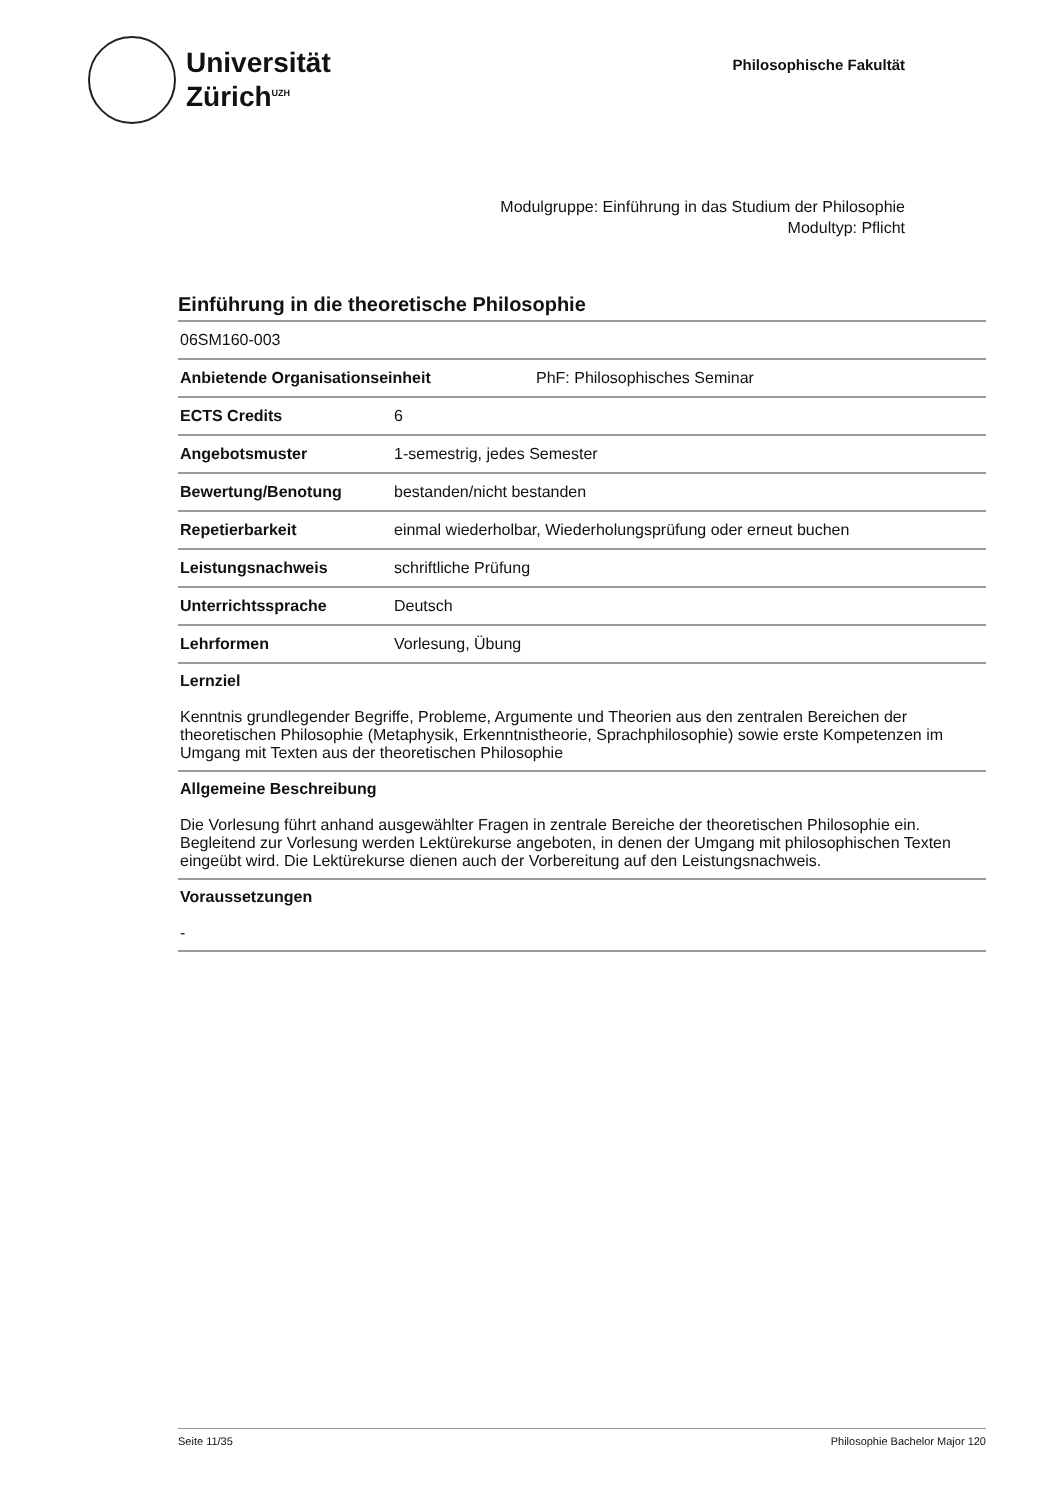Universität
Zürich<sup>UZH</sup>
Philosophische Fakultät
Modulgruppe: Einführung in das Studium der Philosophie
Modultyp: Pflicht
Einführung in die theoretische Philosophie
06SM160-003
Anbietende Organisationseinheit PhF: Philosophisches Seminar
ECTS Credits 6
Angebotsmuster 1-semestrig, jedes Semester
Bewertung/Benotung bestanden/nicht bestanden
Repetierbarkeit einmal wiederholbar, Wiederholungsprüfung oder erneut buchen
Leistungsnachweis schriftliche Prüfung
Unterrichtssprache Deutsch
Lehrformen Vorlesung, Übung
Lernziel
Kenntnis grundlegender Begriffe, Probleme, Argumente und Theorien aus den zentralen Bereichen der theoretischen Philosophie (Metaphysik, Erkenntnistheorie, Sprachphilosophie) sowie erste Kompetenzen im Umgang mit Texten aus der theoretischen Philosophie
Allgemeine Beschreibung
Die Vorlesung führt anhand ausgewählter Fragen in zentrale Bereiche der theoretischen Philosophie ein. Begleitend zur Vorlesung werden Lektürekurse angeboten, in denen der Umgang mit philosophischen Texten eingeübt wird. Die Lektürekurse dienen auch der Vorbereitung auf den Leistungsnachweis.
Voraussetzungen
-
Seite 11/35 Philosophie Bachelor Major 120